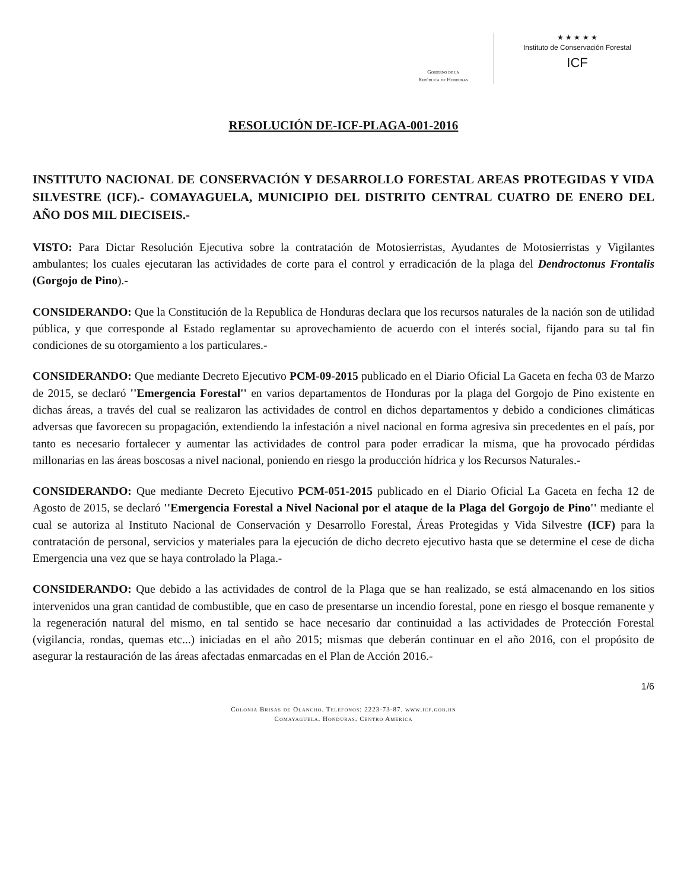Gobierno de la
República de Honduras
★ ★ ★ ★ ★
Instituto de Conservación Forestal
ICF
RESOLUCIÓN DE-ICF-PLAGA-001-2016
INSTITUTO NACIONAL DE CONSERVACIÓN Y DESARROLLO FORESTAL AREAS PROTEGIDAS Y VIDA SILVESTRE (ICF).- COMAYAGUELA, MUNICIPIO DEL DISTRITO CENTRAL CUATRO DE ENERO DEL AÑO DOS MIL DIECISEIS.-
VISTO: Para Dictar Resolución Ejecutiva sobre la contratación de Motosierristas, Ayudantes de Motosierristas y Vigilantes ambulantes; los cuales ejecutaran las actividades de corte para el control y erradicación de la plaga del Dendroctonus Frontalis (Gorgojo de Pino).-
CONSIDERANDO: Que la Constitución de la Republica de Honduras declara que los recursos naturales de la nación son de utilidad pública, y que corresponde al Estado reglamentar su aprovechamiento de acuerdo con el interés social, fijando para su tal fin condiciones de su otorgamiento a los particulares.-
CONSIDERANDO: Que mediante Decreto Ejecutivo PCM-09-2015 publicado en el Diario Oficial La Gaceta en fecha 03 de Marzo de 2015, se declaró ''Emergencia Forestal'' en varios departamentos de Honduras por la plaga del Gorgojo de Pino existente en dichas áreas, a través del cual se realizaron las actividades de control en dichos departamentos y debido a condiciones climáticas adversas que favorecen su propagación, extendiendo la infestación a nivel nacional en forma agresiva sin precedentes en el país, por tanto es necesario fortalecer y aumentar las actividades de control para poder erradicar la misma, que ha provocado pérdidas millonarias en las áreas boscosas a nivel nacional, poniendo en riesgo la producción hídrica y los Recursos Naturales.-
CONSIDERANDO: Que mediante Decreto Ejecutivo PCM-051-2015 publicado en el Diario Oficial La Gaceta en fecha 12 de Agosto de 2015, se declaró ''Emergencia Forestal a Nivel Nacional por el ataque de la Plaga del Gorgojo de Pino'' mediante el cual se autoriza al Instituto Nacional de Conservación y Desarrollo Forestal, Áreas Protegidas y Vida Silvestre (ICF) para la contratación de personal, servicios y materiales para la ejecución de dicho decreto ejecutivo hasta que se determine el cese de dicha Emergencia una vez que se haya controlado la Plaga.-
CONSIDERANDO: Que debido a las actividades de control de la Plaga que se han realizado, se está almacenando en los sitios intervenidos una gran cantidad de combustible, que en caso de presentarse un incendio forestal, pone en riesgo el bosque remanente y la regeneración natural del mismo, en tal sentido se hace necesario dar continuidad a las actividades de Protección Forestal (vigilancia, rondas, quemas etc...) iniciadas en el año 2015; mismas que deberán continuar en el año 2016, con el propósito de asegurar la restauración de las áreas afectadas enmarcadas en el Plan de Acción 2016.-
1/6
Colonia Brisas de Olancho. Telefonos: 2223-73-87. www.icf.gob.hn
Comayaguela. Honduras. Centro America